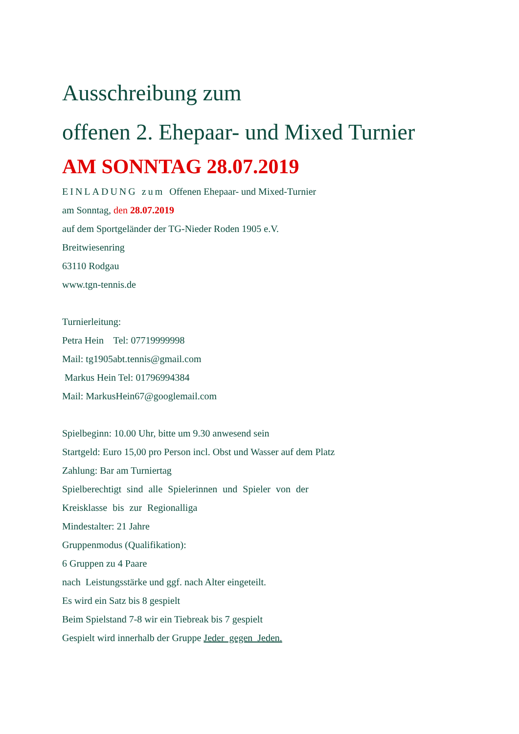Ausschreibung zum
offenen 2. Ehepaar- und Mixed Turnier
AM SONNTAG 28.07.2019
EINLADUNG zum Offenen Ehepaar- und Mixed-Turnier
am Sonntag, den 28.07.2019
auf dem Sportgeländer der TG-Nieder Roden 1905 e.V.
Breitwiesenring
63110 Rodgau
www.tgn-tennis.de
Turnierleitung:
Petra Hein Tel: 07719999998
Mail: tg1905abt.tennis@gmail.com
Markus Hein Tel: 01796994384
Mail: MarkusHein67@googlemail.com
Spielbeginn: 10.00 Uhr, bitte um 9.30 anwesend sein
Startgeld: Euro 15,00 pro Person incl. Obst und Wasser auf dem Platz
Zahlung: Bar am Turniertag
Spielberechtigt sind alle Spielerinnen und Spieler von der
Kreisklasse bis zur Regionalliga
Mindestalter: 21 Jahre
Gruppenmodus (Qualifikation):
6 Gruppen zu 4 Paare
nach Leistungsstärke und ggf. nach Alter eingeteilt.
Es wird ein Satz bis 8 gespielt
Beim Spielstand 7-8 wir ein Tiebreak bis 7 gespielt
Gespielt wird innerhalb der Gruppe Jeder gegen Jeden.